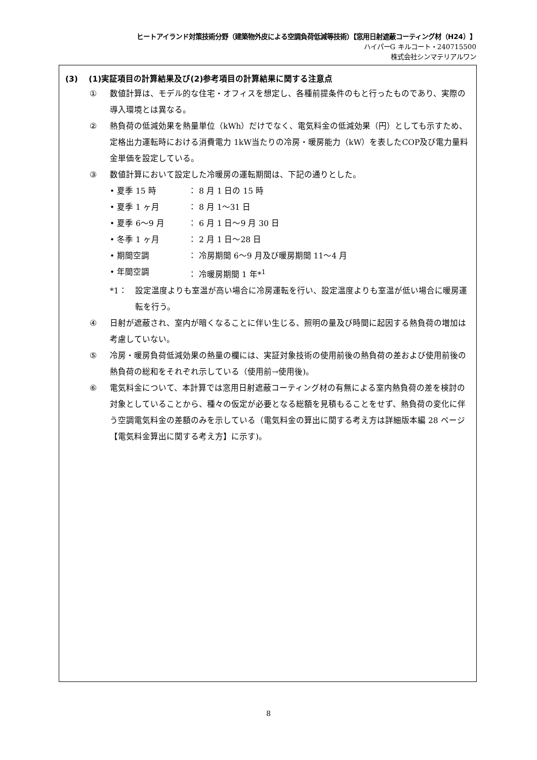ヒートアイランド対策技術分野（建築物外皮による空調負荷低減等技術）【窓用日射遮蔽コーティング材（H24）】
ハイパーG キルコート・240715500
株式会社シンマテリアルワン
(3)　 (1)実証項目の計算結果及び(2)参考項目の計算結果に関する注意点
① 数値計算は、モデル的な住宅・オフィスを想定し、各種前提条件のもと行ったものであり、実際の導入環境とは異なる。
② 熱負荷の低減効果を熱量単位（kWh）だけでなく、電気料金の低減効果（円）としても示すため、定格出力運転時における消費電力 1kW当たりの冷房・暖房能力（kW）を表したCOP及び電力量料金単価を設定している。
③ 数値計算において設定した冷暖房の運転期間は、下記の通りとした。
• 夏季 15 時 ： 8 月 1 日の 15 時
• 夏季 1 ヶ月 ： 8 月 1～31 日
• 夏季 6～9 月 ： 6 月 1 日～9 月 30 日
• 冬季 1 ヶ月 ： 2 月 1 日～28 日
• 期間空調 ： 冷房期間 6～9 月及び暖房期間 11～4 月
• 年間空調 ： 冷暖房期間 1 年*<sup>1</sup>
*1： 設定温度よりも室温が高い場合に冷房運転を行い、設定温度よりも室温が低い場合に暖房運転を行う。
④ 日射が遮蔽され、室内が暗くなることに伴い生じる、照明の量及び時間に起因する熱負荷の増加は考慮していない。
⑤ 冷房・暖房負荷低減効果の熱量の欄には、実証対象技術の使用前後の熱負荷の差および使用前後の熱負荷の総和をそれぞれ示している（使用前→使用後)。
⑥ 電気料金について、本計算では窓用日射遮蔽コーティング材の有無による室内熱負荷の差を検討の対象としていることから、種々の仮定が必要となる総額を見積もることをせず、熱負荷の変化に伴う空調電気料金の差額のみを示している（電気料金の算出に関する考え方は詳細版本編 28 ページ【電気料金算出に関する考え方】に示す)。
8